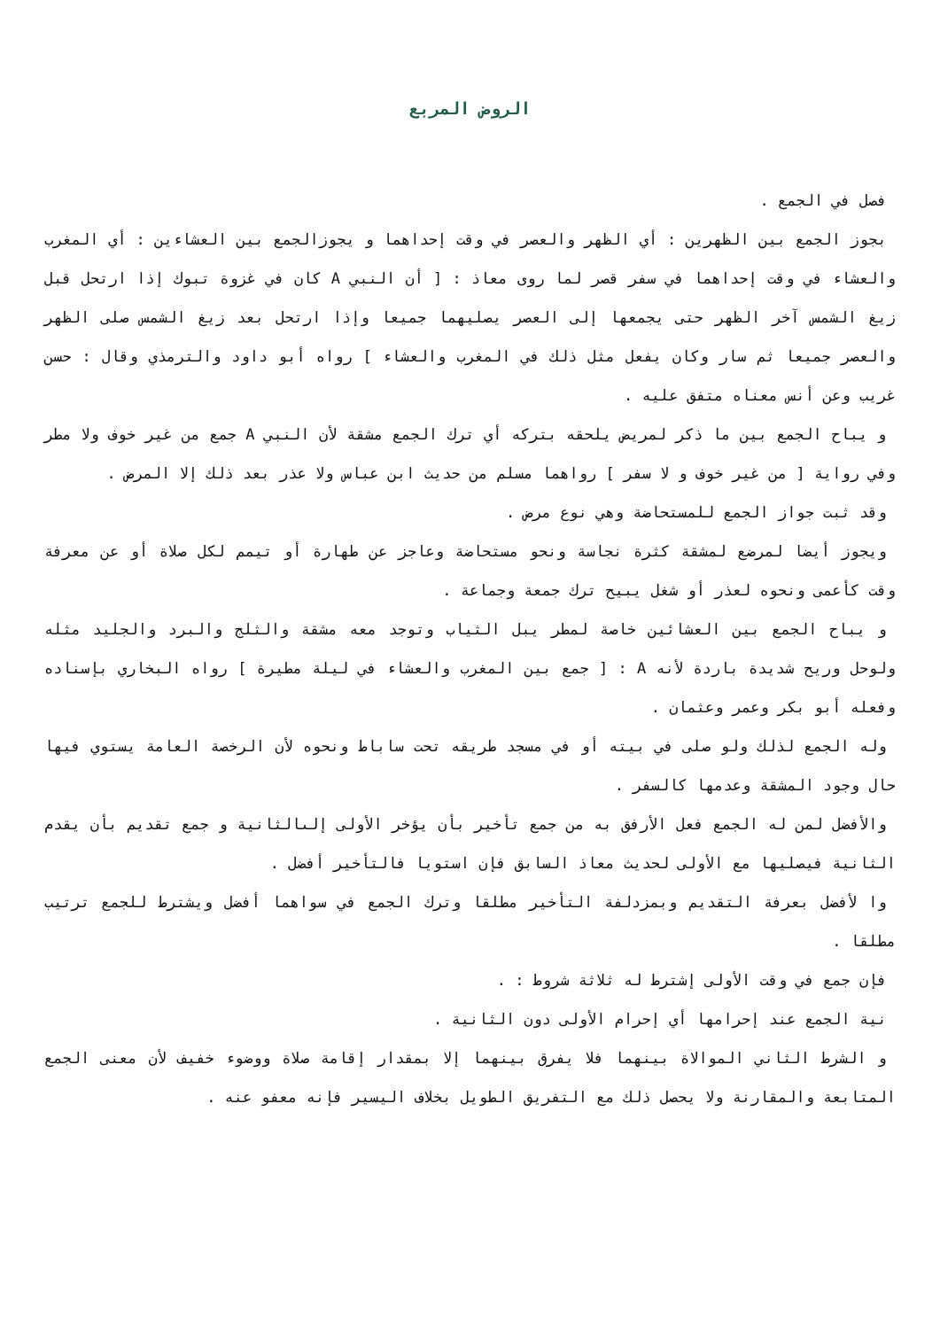الروض المربع
فصل في الجمع .
بجوز الجمع بين الظهرين : أي الظهر والعصر في وقت إحداهما و يجوزالجمع بين العشاءين : أي المغرب والعشاء في وقت إحداهما في سفر قصر لما روى معاذ : [ أن النبي A كان في غزوة تبوك إذا ارتحل قبل زيغ الشمس آخر الظهر حتى يجمعها إلى العصر يصليهما جميعا وإذا ارتحل بعد زيغ الشمس صلى الظهر والعصر جميعا ثم سار وكان يفعل مثل ذلك في المغرب والعشاء ] رواه أبو داود والترمذي وقال : حسن غريب وعن أنس معناه متفق عليه .
و يباح الجمع بين ما ذكر لمريض يلحقه بتركه أي ترك الجمع مشقة لأن النبي A جمع من غير خوف ولا مطر وفي رواية [ من غير خوف و لا سفر ] رواهما مسلم من حديث ابن عباس ولا عذر بعد ذلك إلا المرض .
وقد ثبت جواز الجمع للمستحاضة وهي نوع مرض .
ويجوز أيضا لمرضع لمشقة كثرة نجاسة ونحو مستحاضة وعاجز عن طهارة أو تيمم لكل صلاة أو عن معرفة وقت كأعمى ونحوه لعذر أو شغل يبيح ترك جمعة وجماعة .
و يباح الجمع بين العشائين خاصة لمطر يبل الثياب وتوجد معه مشقة والثلج والبرد والجليد مثله ولوحل وريح شديدة باردة لأنه A : [ جمع بين المغرب والعشاء في ليلة مطيرة ] رواه البخاري بإسناده وفعله أبو بكر وعمر وعثمان .
وله الجمع لذلك ولو صلى في بيته أو في مسجد طريقه تحت ساباط ونحوه لأن الرخصة العامة يستوي فيها حال وجود المشقة وعدمها كالسفر .
والأفضل لمن له الجمع فعل الأرفق به من جمع تأخير بأن يؤخر الأولى إلىالثانية و جمع تقديم بأن يقدم الثانية فيصليها مع الأولى لحديث معاذ السابق فإن استويا فالتأخير أفضل .
وا لأفضل بعرفة التقديم وبمزدلفة التأخير مطلقا وترك الجمع في سواهما أفضل ويشترط للجمع ترتيب مطلقا .
فإن جمع في وقت الأولى إشترط له ثلاثة شروط : .
نية الجمع عند إحرامها أي إحرام الأولى دون الثانية .
و الشرط الثاني الموالاة بينهما فلا يفرق بينهما إلا بمقدار إقامة صلاة ووضوء خفيف لأن معنى الجمع المتابعة والمقارنة ولا يحصل ذلك مع التفريق الطويل بخلاف اليسير فإنه معفو عنه .